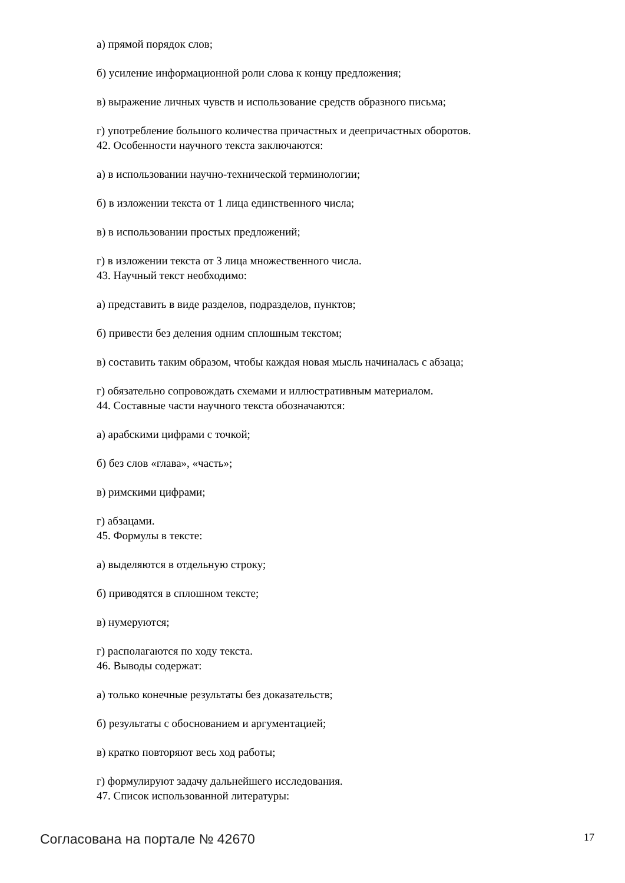а) прямой порядок слов;
б) усиление информационной роли слова к концу предложения;
в) выражение личных чувств и использование средств образного письма;
г) употребление большого количества причастных и деепричастных оборотов.
42. Особенности научного текста заключаются:
а) в использовании научно-технической терминологии;
б) в изложении текста от 1 лица единственного числа;
в) в использовании простых предложений;
г) в изложении текста от 3 лица множественного числа.
43. Научный текст необходимо:
а) представить в виде разделов, подразделов, пунктов;
б) привести без деления одним сплошным текстом;
в) составить таким образом, чтобы каждая новая мысль начиналась с абзаца;
г) обязательно сопровождать схемами и иллюстративным материалом.
44. Составные части научного текста обозначаются:
а) арабскими цифрами с точкой;
б) без слов «глава», «часть»;
в) римскими цифрами;
г) абзацами.
45. Формулы в тексте:
а) выделяются в отдельную строку;
б) приводятся в сплошном тексте;
в) нумеруются;
г) располагаются по ходу текста.
46. Выводы содержат:
а) только конечные результаты без доказательств;
б) результаты с обоснованием и аргументацией;
в) кратко повторяют весь ход работы;
г) формулируют задачу дальнейшего исследования.
47. Список использованной литературы:
Согласована на портале № 42670 17